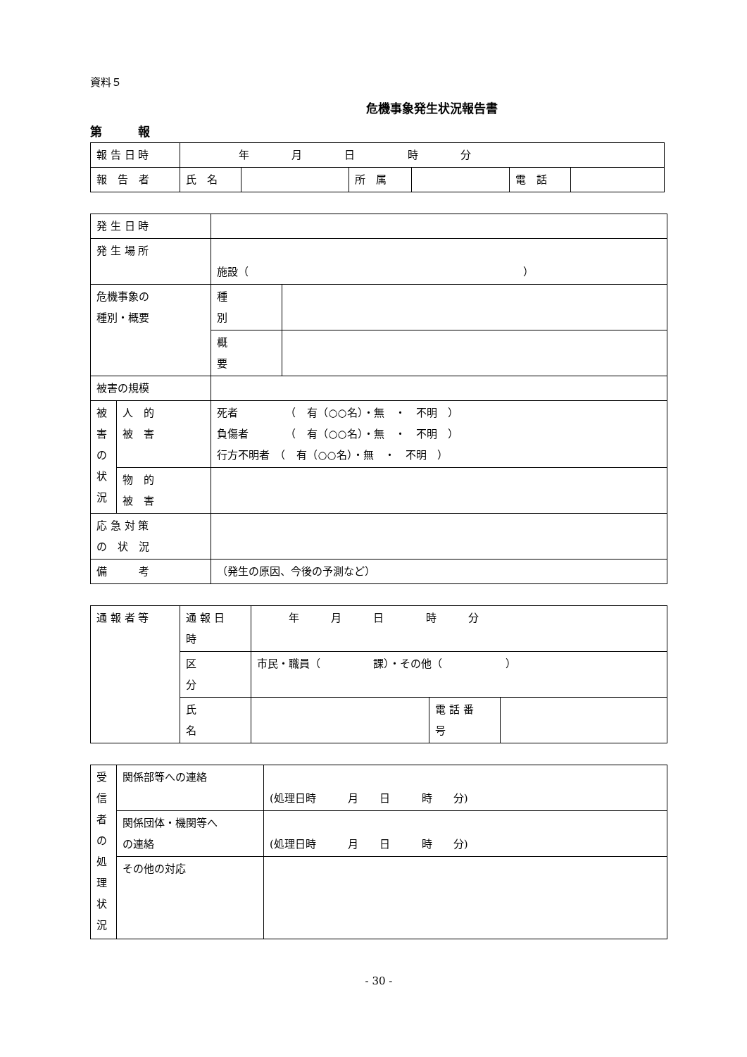資料５
危機事象発生状況報告書
第　　　報
| 報 告 日 時 | 年 月 日 時 分 | | | | | |
| 報 告 者 | 氏 名 | | 所 属 | | 電 話 | |
| 発 生 日 時 | | | |
| 発 生 場 所 | | 施設（ ） | |
| 危機事象の 種別・概要 | | 種 別 | |
| | | 概 要 | |
| 被害の規模 | | | |
| 被 害 の 状 況 | 人 的 被 害 | 死者 （ 有（○○名）・無 ・ 不明 ） 負傷者 （ 有（○○名）・無 ・ 不明 ） 行方不明者 （ 有（○○名）・無 ・ 不明 ） | |
| | 物 的 被 害 | | |
| 応 急 対 策 の 状 況 | | | |
| 備 考 | | （発生の原因、今後の予測など） | |
| 通 報 者 等 | 通 報 日 時 | 年 月 日 時 分 | | |
| | 区 分 | 市民・職員（ 課）・その他（ ） | | |
| | 氏 名 | | 電 話 番 号 | |
| 受 信 者 の 処 理 状 況 | 関係部等への連絡 | (処理日時 月 日 時 分) |
| | 関係団体・機関等へ の連絡 | (処理日時 月 日 時 分) |
| | その他の対応 | |
- 30 -